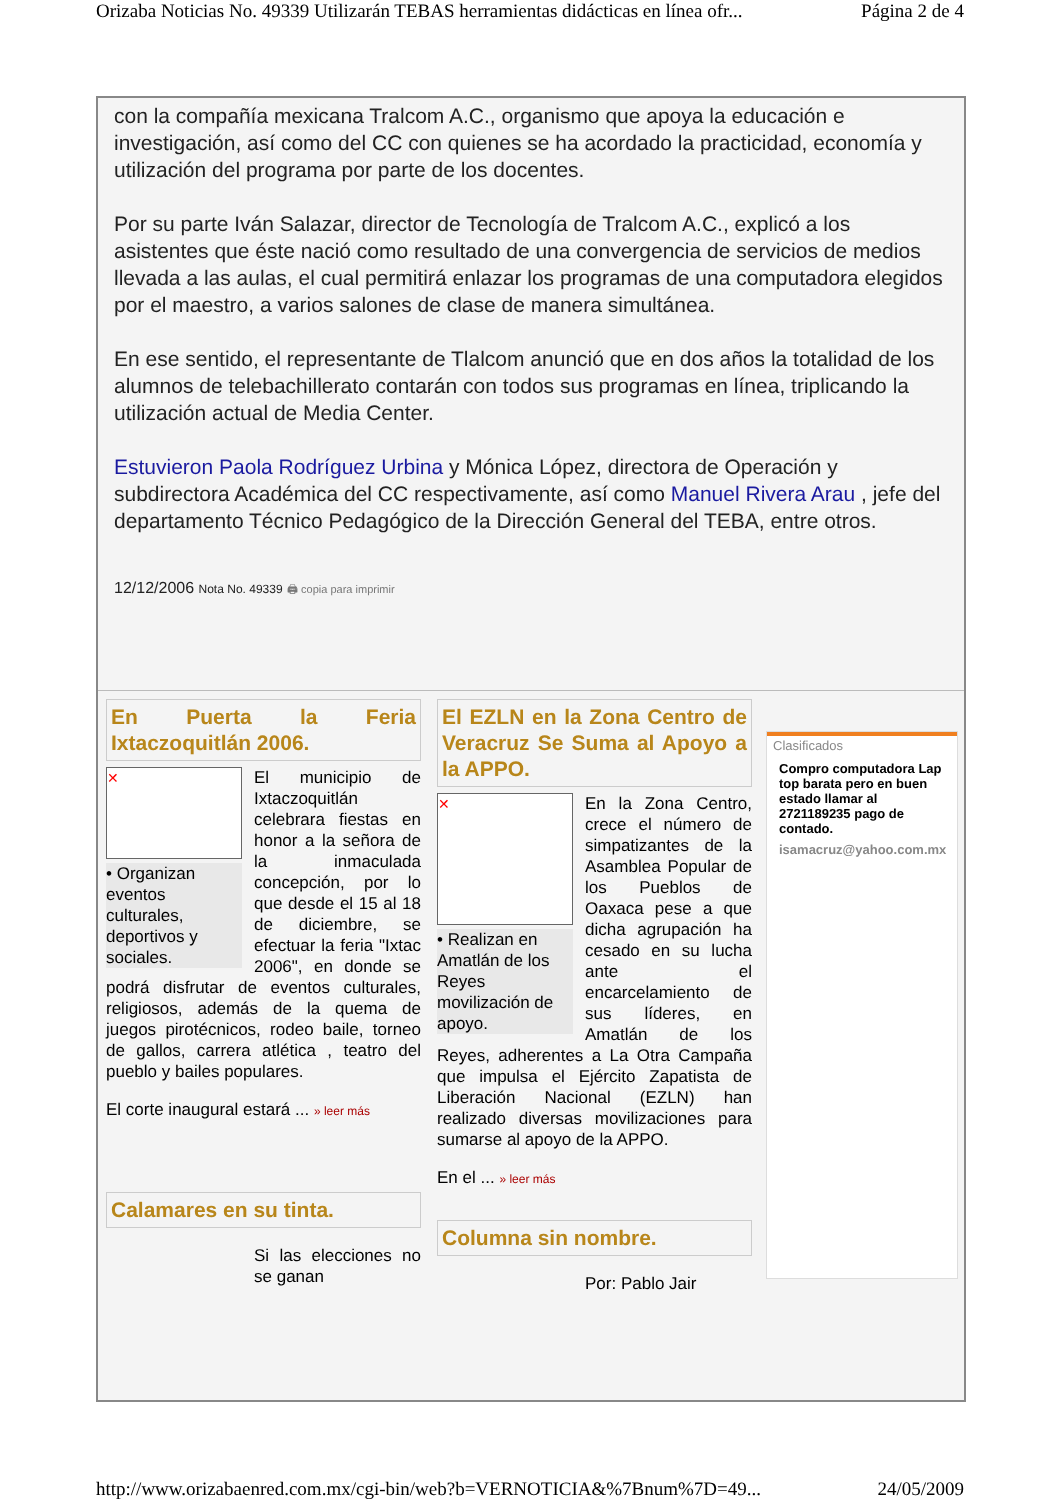Orizaba Noticias No. 49339 Utilizarán TEBAS herramientas didácticas en línea ofr... Página 2 de 4
con la compañía mexicana Tralcom A.C., organismo que apoya la educación e investigación, así como del CC con quienes se ha acordado la practicidad, economía y utilización del programa por parte de los docentes.
Por su parte Iván Salazar, director de Tecnología de Tralcom A.C., explicó a los asistentes que éste nació como resultado de una convergencia de servicios de medios llevada a las aulas, el cual permitirá enlazar los programas de una computadora elegidos por el maestro, a varios salones de clase de manera simultánea.
En ese sentido, el representante de Tlalcom anunció que en dos años la totalidad de los alumnos de telebachillerato contarán con todos sus programas en línea, triplicando la utilización actual de Media Center.
Estuvieron Paola Rodríguez Urbina y Mónica López, directora de Operación y subdirectora Académica del CC respectivamente, así como Manuel Rivera Arau , jefe del departamento Técnico Pedagógico de la Dirección General del TEBA, entre otros.
12/12/2006 Nota No. 49339 🖨 copia para imprimir
En Puerta la Feria Ixtaczoquitlán 2006.
✕
• Organizan eventos culturales, deportivos y sociales.
El municipio de Ixtaczoquitlán celebrara fiestas en honor a la señora de la inmaculada concepción, por lo que desde el 15 al 18 de diciembre, se efectuar la feria "Ixtac 2006", en donde se podrá disfrutar de eventos culturales, religiosos, además de la quema de juegos pirotécnicos, rodeo baile, torneo de gallos, carrera atlética , teatro del pueblo y bailes populares.
El corte inaugural estará ... » leer más
Calamares en su tinta.
Si las elecciones no se ganan
El EZLN en la Zona Centro de Veracruz Se Suma al Apoyo a la APPO.
✕
• Realizan en Amatlán de los Reyes movilización de apoyo.
En la Zona Centro, crece el número de simpatizantes de la Asamblea Popular de los Pueblos de Oaxaca pese a que dicha agrupación ha cesado en su lucha ante el encarcelamiento de sus líderes, en Amatlán de los Reyes, adherentes a La Otra Campaña que impulsa el Ejército Zapatista de Liberación Nacional (EZLN) han realizado diversas movilizaciones para sumarse al apoyo de la APPO.
En el ... » leer más
Columna sin nombre.
Por: Pablo Jair
Clasificados
Compro computadora Lap top barata pero en buen estado llamar al 2721189235 pago de contado.
isamacruz@yahoo.com.mx
http://www.orizabaenred.com.mx/cgi-bin/web?b=VERNOTICIA&%7Bnum%7D=49... 24/05/2009